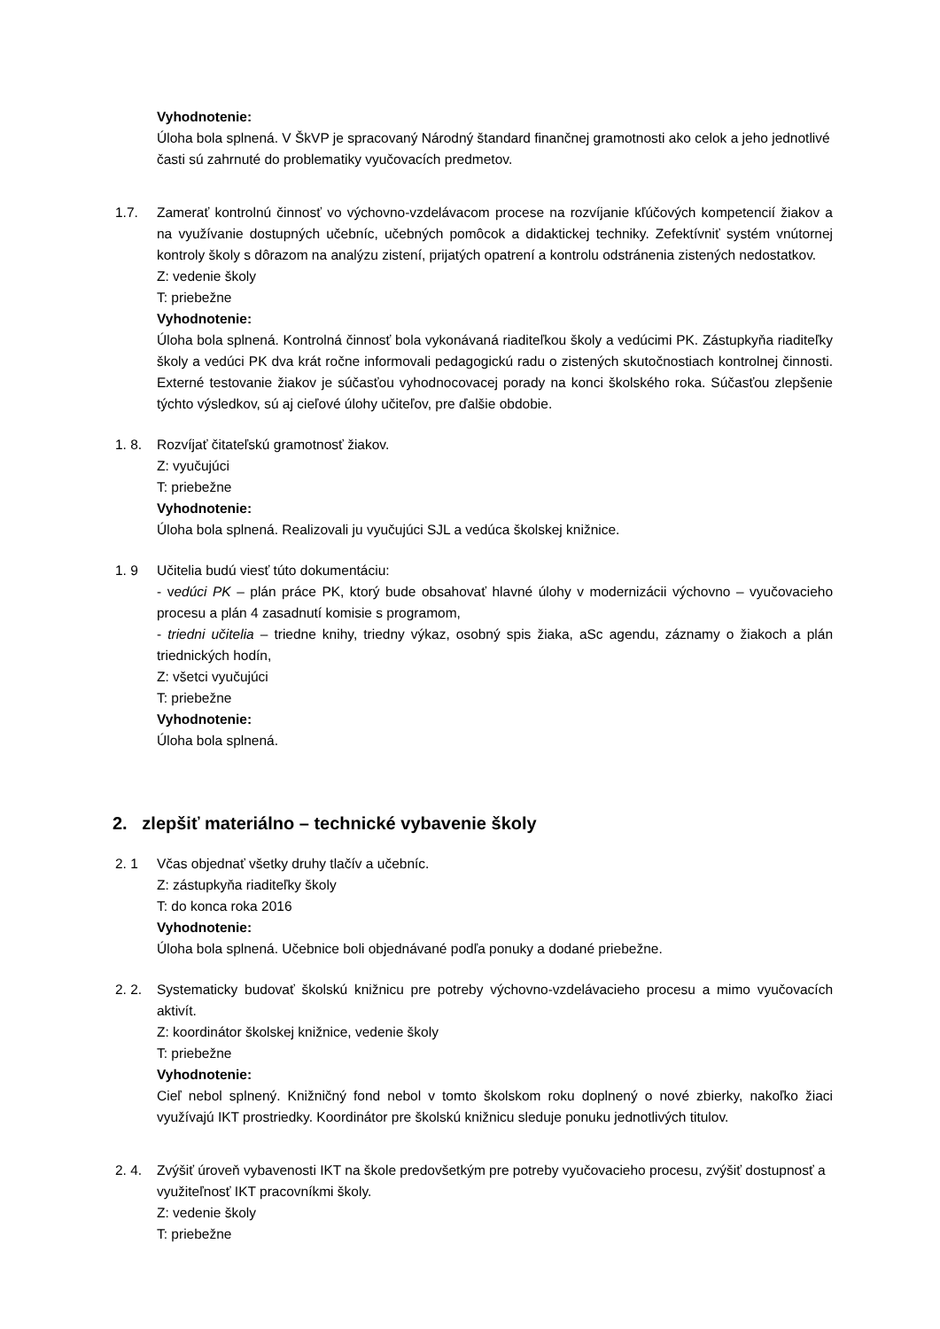Vyhodnotenie:
Úloha bola splnená. V ŠkVP je spracovaný Národný štandard finančnej gramotnosti ako celok a jeho jednotlivé časti sú zahrnuté do problematiky vyučovacích predmetov.
1.7. Zamerať kontrolnú činnosť vo výchovno-vzdelávacom procese na rozvíjanie kľúčových kompetencií žiakov a na využívanie dostupných učebníc, učebných pomôcok a didaktickej techniky. Zefektívniť systém vnútornej kontroly školy s dôrazom na analýzu zistení, prijatých opatrení a kontrolu odstránenia zistených nedostatkov.
Z: vedenie školy
T: priebežne
Vyhodnotenie:
Úloha bola splnená. Kontrolná činnosť bola vykonávaná riaditeľkou školy a vedúcimi PK. Zástupkyňa riaditeľky školy a vedúci PK dva krát ročne informovali pedagogickú radu o zistených skutočnostiach kontrolnej činnosti. Externé testovanie žiakov je súčasťou vyhodnocovacej porady na konci školského roka. Súčasťou zlepšenie týchto výsledkov, sú aj cieľové úlohy učiteľov, pre ďalšie obdobie.
1. 8. Rozvíjať čitateľskú gramotnosť žiakov.
Z: vyučujúci
T: priebežne
Vyhodnotenie:
Úloha bola splnená. Realizovali ju vyučujúci SJL a vedúca školskej knižnice.
1. 9 Učitelia budú viesť túto dokumentáciu:
- vedúci PK – plán práce PK, ktorý bude obsahovať hlavné úlohy v modernizácii výchovno – vyučovacieho procesu a plán 4 zasadnutí komisie s programom,
- triedni učitelia – triedne knihy, triedny výkaz, osobný spis žiaka, aSc agendu, záznamy o žiakoch a plán triednických hodín,
Z: všetci vyučujúci
T: priebežne
Vyhodnotenie:
Úloha bola splnená.
2. zlepšiť materiálno – technické vybavenie školy
2. 1 Včas objednať všetky druhy tlačív a učebníc.
Z: zástupkyňa riaditeľky školy
T: do konca roka 2016
Vyhodnotenie:
Úloha bola splnená. Učebnice boli objednávané podľa ponuky a dodané priebežne.
2. 2. Systematicky budovať školskú knižnicu pre potreby výchovno-vzdelávacieho procesu a mimo vyučovacích aktivít.
Z: koordinátor školskej knižnice, vedenie školy
T: priebežne
Vyhodnotenie:
Cieľ nebol splnený. Knižničný fond nebol v tomto školskom roku doplnený o nové zbierky, nakoľko žiaci využívajú IKT prostriedky. Koordinátor pre školskú knižnicu sleduje ponuku jednotlivých titulov.
2. 4. Zvýšiť úroveň vybavenosti IKT na škole predovšetkým pre potreby vyučovacieho procesu, zvýšiť dostupnosť a využiteľnosť IKT pracovníkmi školy.
Z: vedenie školy
T: priebežne